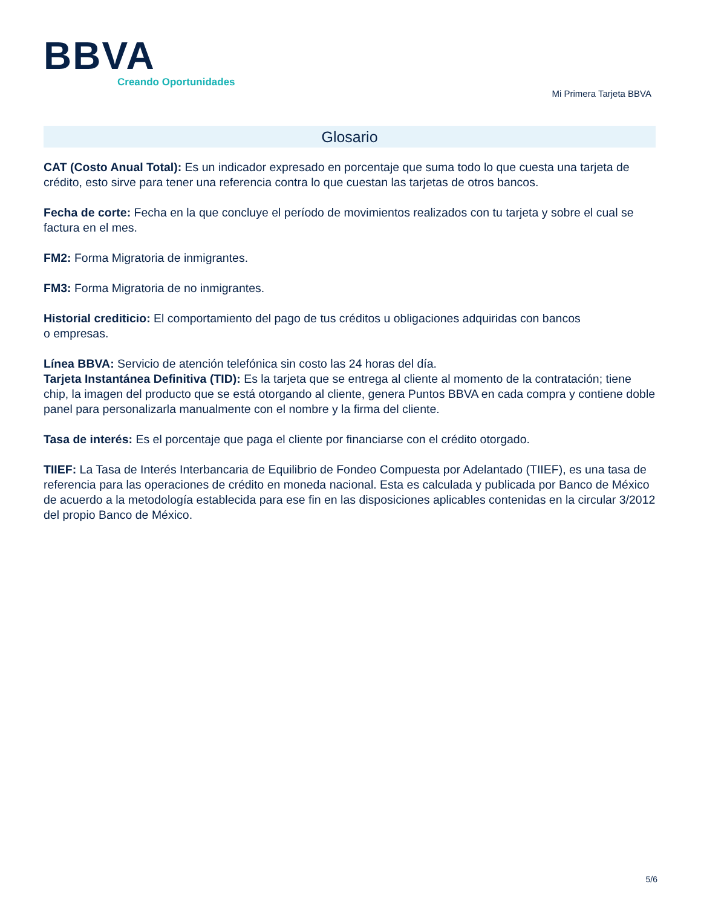BBVA
Creando Oportunidades
Mi Primera Tarjeta BBVA
Glosario
CAT (Costo Anual Total): Es un indicador expresado en porcentaje que suma todo lo que cuesta una tarjeta de crédito, esto sirve para tener una referencia contra lo que cuestan las tarjetas de otros bancos.
Fecha de corte: Fecha en la que concluye el período de movimientos realizados con tu tarjeta y sobre el cual se factura en el mes.
FM2: Forma Migratoria de inmigrantes.
FM3: Forma Migratoria de no inmigrantes.
Historial crediticio: El comportamiento del pago de tus créditos u obligaciones adquiridas con bancos
o empresas.
Línea BBVA: Servicio de atención telefónica sin costo las 24 horas del día.
Tarjeta Instantánea Definitiva (TID): Es la tarjeta que se entrega al cliente al momento de la contratación; tiene chip, la imagen del producto que se está otorgando al cliente, genera Puntos BBVA en cada compra y contiene doble panel para personalizarla manualmente con el nombre y la firma del cliente.
Tasa de interés: Es el porcentaje que paga el cliente por financiarse con el crédito otorgado.
TIIEF: La Tasa de Interés Interbancaria de Equilibrio de Fondeo Compuesta por Adelantado (TIIEF), es una tasa de referencia para las operaciones de crédito en moneda nacional. Esta es calculada y publicada por Banco de México de acuerdo a la metodología establecida para ese fin en las disposiciones aplicables contenidas en la circular 3/2012 del propio Banco de México.
5/6